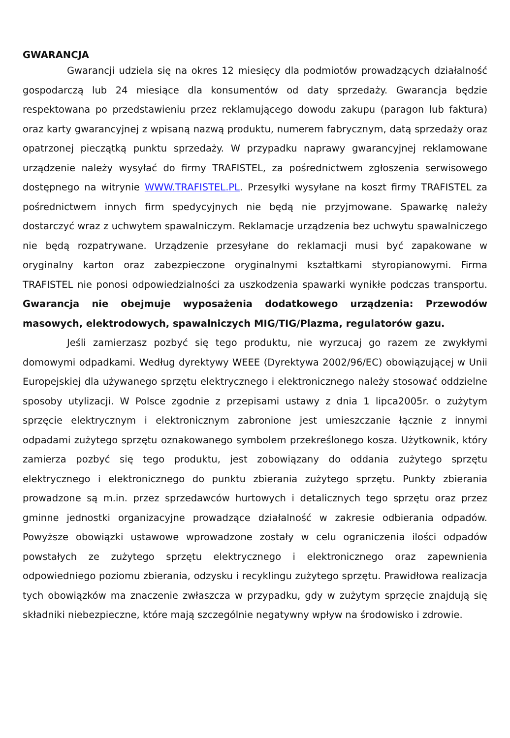GWARANCJA
Gwarancji udziela się na okres 12 miesięcy dla podmiotów prowadzących działalność gospodarczą lub 24 miesiące dla konsumentów od daty sprzedaży. Gwarancja będzie respektowana po przedstawieniu przez reklamującego dowodu zakupu (paragon lub faktura) oraz karty gwarancyjnej z wpisaną nazwą produktu, numerem fabrycznym, datą sprzedaży oraz opatrzonej pieczątką punktu sprzedaży. W przypadku naprawy gwarancyjnej reklamowane urządzenie należy wysyłać do firmy TRAFISTEL, za pośrednictwem zgłoszenia serwisowego dostępnego na witrynie WWW.TRAFISTEL.PL. Przesyłki wysyłane na koszt firmy TRAFISTEL za pośrednictwem innych firm spedycyjnych nie będą nie przyjmowane. Spawarkę należy dostarczyć wraz z uchwytem spawalniczym. Reklamacje urządzenia bez uchwytu spawalniczego nie będą rozpatrywane. Urządzenie przesyłane do reklamacji musi być zapakowane w oryginalny karton oraz zabezpieczone oryginalnymi kształtkami styropianowymi. Firma TRAFISTEL nie ponosi odpowiedzialności za uszkodzenia spawarki wynikłe podczas transportu. Gwarancja nie obejmuje wyposażenia dodatkowego urządzenia: Przewodów masowych, elektrodowych, spawalniczych MIG/TIG/Plazma, regulatorów gazu.
Jeśli zamierzasz pozbyć się tego produktu, nie wyrzucaj go razem ze zwykłymi domowymi odpadkami. Według dyrektywy WEEE (Dyrektywa 2002/96/EC) obowiązującej w Unii Europejskiej dla używanego sprzętu elektrycznego i elektronicznego należy stosować oddzielne sposoby utylizacji. W Polsce zgodnie z przepisami ustawy z dnia 1 lipca2005r. o zużytym sprzęcie elektrycznym i elektronicznym zabronione jest umieszczanie łącznie z innymi odpadami zużytego sprzętu oznakowanego symbolem przekreślonego kosza. Użytkownik, który zamierza pozbyć się tego produktu, jest zobowiązany do oddania zużytego sprzętu elektrycznego i elektronicznego do punktu zbierania zużytego sprzętu. Punkty zbierania prowadzone są m.in. przez sprzedawców hurtowych i detalicznych tego sprzętu oraz przez gminne jednostki organizacyjne prowadzące działalność w zakresie odbierania odpadów. Powyższe obowiązki ustawowe wprowadzone zostały w celu ograniczenia ilości odpadów powstałych ze zużytego sprzętu elektrycznego i elektronicznego oraz zapewnienia odpowiedniego poziomu zbierania, odzysku i recyklingu zużytego sprzętu. Prawidłowa realizacja tych obowiązków ma znaczenie zwłaszcza w przypadku, gdy w zużytym sprzęcie znajdują się składniki niebezpieczne, które mają szczególnie negatywny wpływ na środowisko i zdrowie.